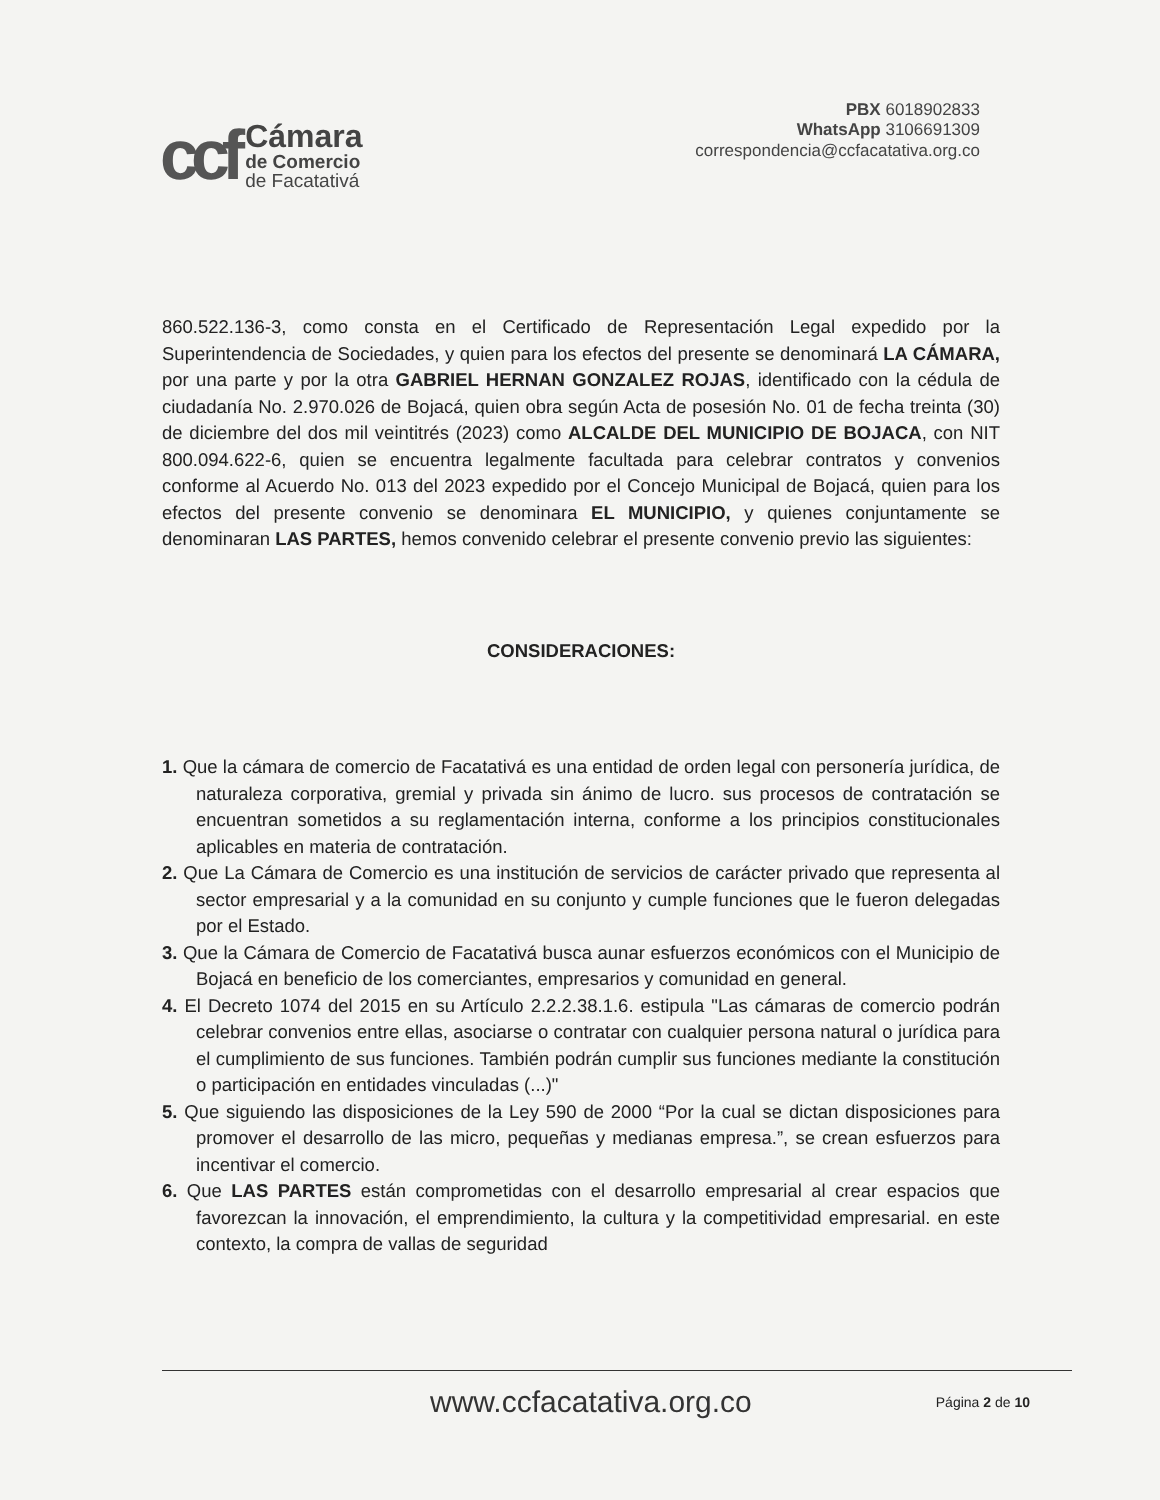ccf
Cámara
de Comercio
de Facatativá
PBX 6018902833
WhatsApp 3106691309
correspondencia@ccfacatativa.org.co
860.522.136-3, como consta en el Certificado de Representación Legal expedido por la Superintendencia de Sociedades, y quien para los efectos del presente se denominará LA CÁMARA, por una parte y por la otra GABRIEL HERNAN GONZALEZ ROJAS, identificado con la cédula de ciudadanía No. 2.970.026 de Bojacá, quien obra según Acta de posesión No. 01 de fecha treinta (30) de diciembre del dos mil veintitrés (2023) como ALCALDE DEL MUNICIPIO DE BOJACA, con NIT 800.094.622-6, quien se encuentra legalmente facultada para celebrar contratos y convenios conforme al Acuerdo No. 013 del 2023 expedido por el Concejo Municipal de Bojacá, quien para los efectos del presente convenio se denominara EL MUNICIPIO, y quienes conjuntamente se denominaran LAS PARTES, hemos convenido celebrar el presente convenio previo las siguientes:
CONSIDERACIONES:
1. Que la cámara de comercio de Facatativá es una entidad de orden legal con personería jurídica, de naturaleza corporativa, gremial y privada sin ánimo de lucro. sus procesos de contratación se encuentran sometidos a su reglamentación interna, conforme a los principios constitucionales aplicables en materia de contratación.
2. Que La Cámara de Comercio es una institución de servicios de carácter privado que representa al sector empresarial y a la comunidad en su conjunto y cumple funciones que le fueron delegadas por el Estado.
3. Que la Cámara de Comercio de Facatativá busca aunar esfuerzos económicos con el Municipio de Bojacá en beneficio de los comerciantes, empresarios y comunidad en general.
4. El Decreto 1074 del 2015 en su Artículo 2.2.2.38.1.6. estipula "Las cámaras de comercio podrán celebrar convenios entre ellas, asociarse o contratar con cualquier persona natural o jurídica para el cumplimiento de sus funciones. También podrán cumplir sus funciones mediante la constitución o participación en entidades vinculadas (...)"
5. Que siguiendo las disposiciones de la Ley 590 de 2000 “Por la cual se dictan disposiciones para promover el desarrollo de las micro, pequeñas y medianas empresa.”, se crean esfuerzos para incentivar el comercio.
6. Que LAS PARTES están comprometidas con el desarrollo empresarial al crear espacios que favorezcan la innovación, el emprendimiento, la cultura y la competitividad empresarial. en este contexto, la compra de vallas de seguridad
www.ccfacatativa.org.co Página 2 de 10